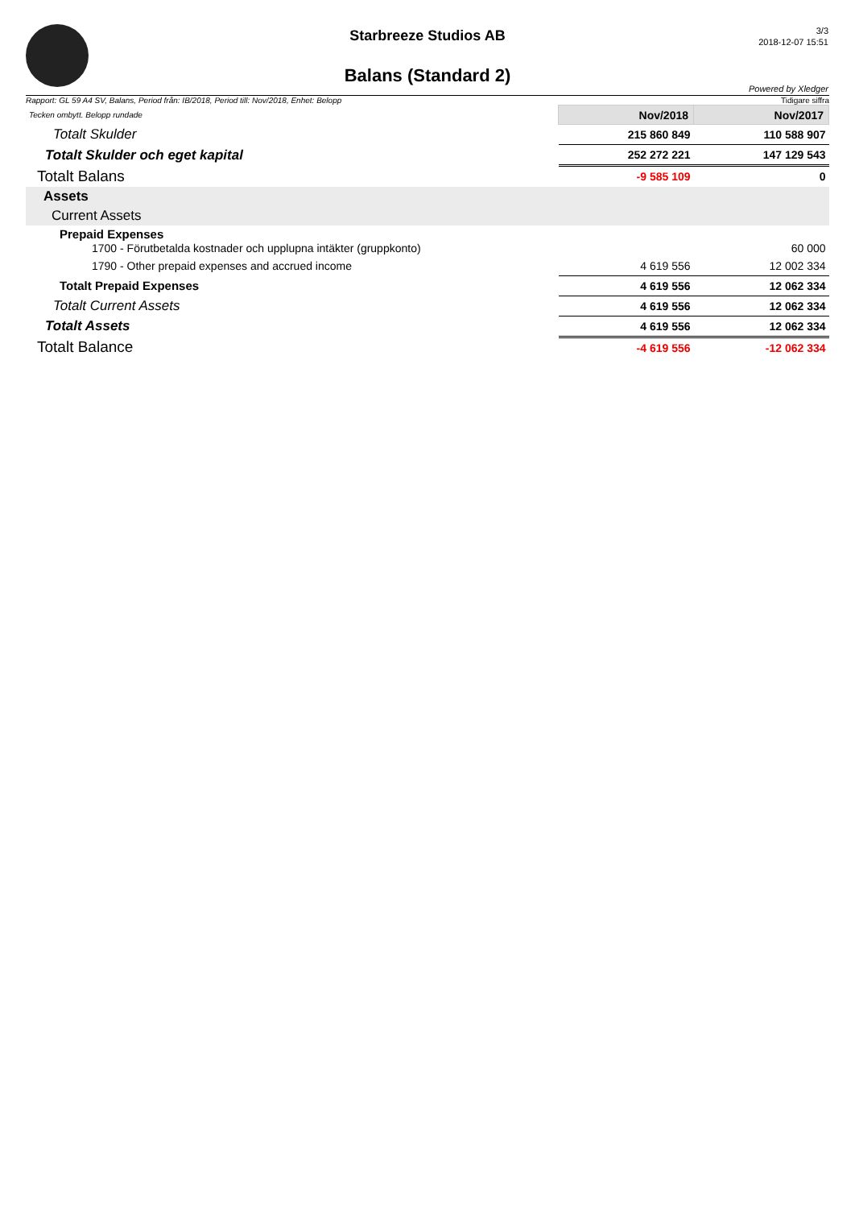Starbreeze Studios AB
Balans (Standard 2)
3/3
2018-12-07 15:51
Powered by Xledger
Rapport: GL 59 A4 SV, Balans, Period från: IB/2018, Period till: Nov/2018, Enhet: Belopp Tidigare siffra
| Tecken ombytt. Belopp rundade | Nov/2018 | Nov/2017 |
| Totalt Skulder | 215 860 849 | 110 588 907 |
| Totalt Skulder och eget kapital | 252 272 221 | 147 129 543 |
| Totalt Balans | -9 585 109 | 0 |
| Assets | | |
| Current Assets | | |
| Prepaid Expenses 1700 - Förutbetalda kostnader och upplupna intäkter (gruppkonto) | | 60 000 |
| 1790 - Other prepaid expenses and accrued income | 4 619 556 | 12 002 334 |
| Totalt Prepaid Expenses | 4 619 556 | 12 062 334 |
| Totalt Current Assets | 4 619 556 | 12 062 334 |
| Totalt Assets | 4 619 556 | 12 062 334 |
| Totalt Balance | -4 619 556 | -12 062 334 |